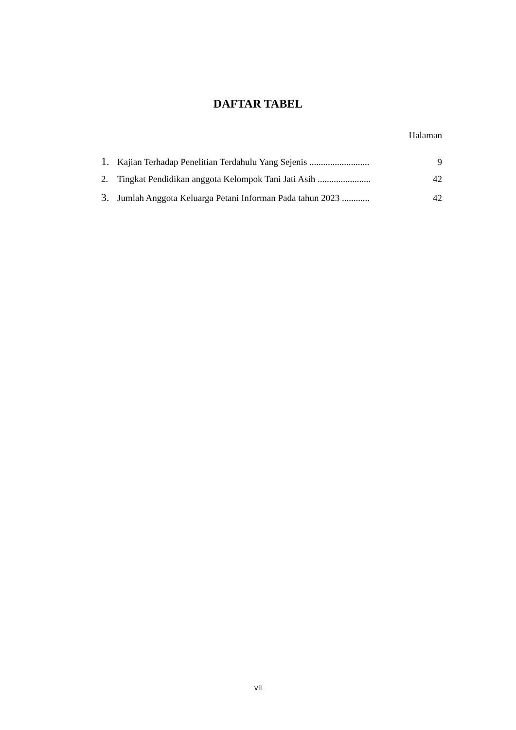DAFTAR TABEL
Halaman
1. Kajian Terhadap Penelitian Terdahulu Yang Sejenis .......................... 9
2. Tingkat Pendidikan anggota Kelompok Tani Jati Asih ....................... 42
3. Jumlah Anggota Keluarga Petani Informan Pada tahun 2023 ............ 42
vii